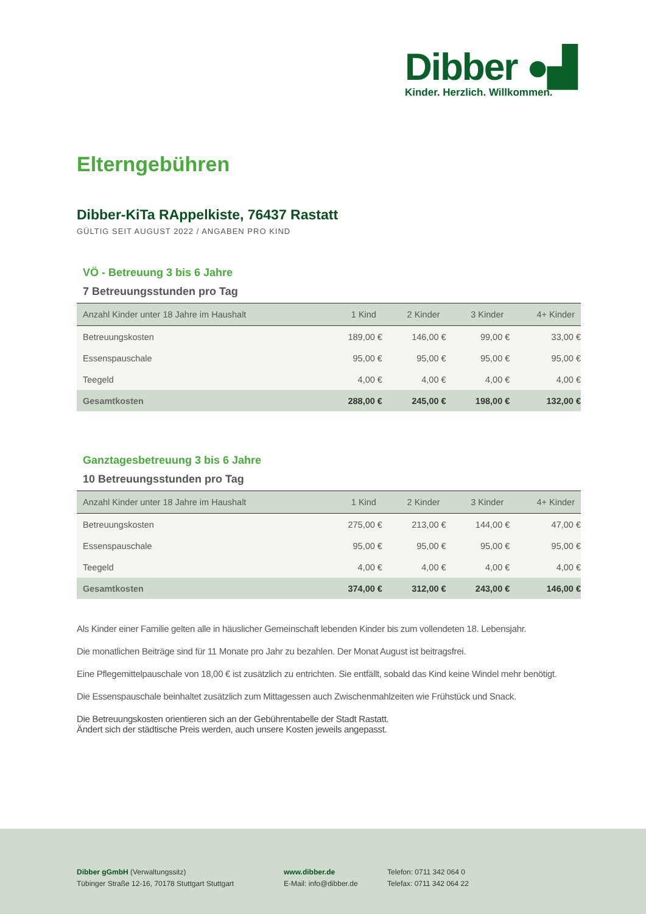Dibber ●▟
Kinder. Herzlich. Willkommen.
Elterngebühren
Dibber-KiTa RAppelkiste, 76437 Rastatt
GÜLTIG SEIT AUGUST 2022 / ANGABEN PRO KIND
VÖ - Betreuung 3 bis 6 Jahre
7 Betreuungsstunden pro Tag
| Anzahl Kinder unter 18 Jahre im Haushalt | 1 Kind | 2 Kinder | 3 Kinder | 4+ Kinder |
| --- | --- | --- | --- | --- |
| Betreuungskosten | 189,00 € | 146,00 € | 99,00 € | 33,00 € |
| Essenspauschale | 95,00 € | 95,00 € | 95,00 € | 95,00 € |
| Teegeld | 4,00 € | 4,00 € | 4,00 € | 4,00 € |
| Gesamtkosten | 288,00 € | 245,00 € | 198,00 € | 132,00 € |
Ganztagesbetreuung 3 bis 6 Jahre
10 Betreuungsstunden pro Tag
| Anzahl Kinder unter 18 Jahre im Haushalt | 1 Kind | 2 Kinder | 3 Kinder | 4+ Kinder |
| --- | --- | --- | --- | --- |
| Betreuungskosten | 275,00 € | 213,00 € | 144,00 € | 47,00 € |
| Essenspauschale | 95,00 € | 95,00 € | 95,00 € | 95,00 € |
| Teegeld | 4,00 € | 4,00 € | 4,00 € | 4,00 € |
| Gesamtkosten | 374,00 € | 312,00 € | 243,00 € | 146,00 € |
Als Kinder einer Familie gelten alle in häuslicher Gemeinschaft lebenden Kinder bis zum vollendeten 18. Lebensjahr.
Die monatlichen Beiträge sind für 11 Monate pro Jahr zu bezahlen. Der Monat August ist beitragsfrei.
Eine Pflegemittelpauschale von 18,00 € ist zusätzlich zu entrichten. Sie entfällt, sobald das Kind keine Windel mehr benötigt.
Die Essenspauschale beinhaltet zusätzlich zum Mittagessen auch Zwischenmahlzeiten wie Frühstück und Snack.
Die Betreuungskosten orientieren sich an der Gebührentabelle der Stadt Rastatt.
Ändert sich der städtische Preis werden, auch unsere Kosten jeweils angepasst.
Dibber gGmbH (Verwaltungssitz)
Tübinger Straße 12-16, 70178 Stuttgart Stuttgart
www.dibber.de
E-Mail: info@dibber.de
Telefon: 0711 342 064 0
Telefax: 0711 342 064 22